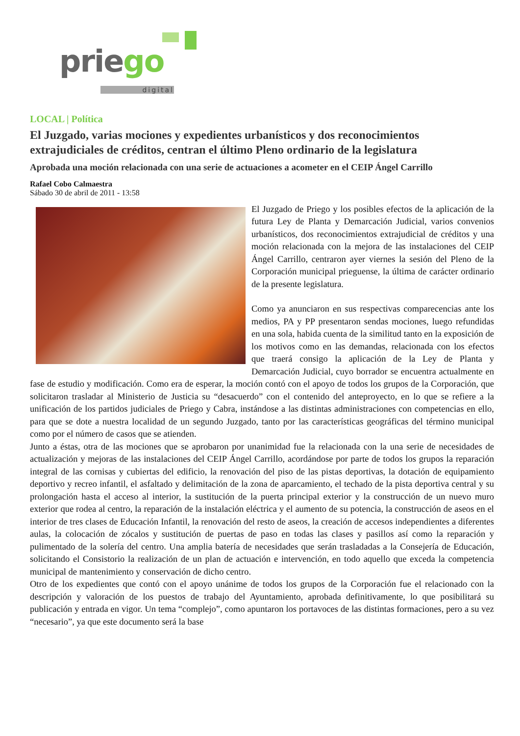priego
digital
LOCAL | Política
El Juzgado, varias mociones y expedientes urbanísticos y dos reconocimientos extrajudiciales de créditos, centran el último Pleno ordinario de la legislatura
Aprobada una moción relacionada con una serie de actuaciones a acometer en el CEIP Ángel Carrillo
Rafael Cobo Calmaestra
Sábado 30 de abril de 2011 - 13:58
El Juzgado de Priego y los posibles efectos de la aplicación de la futura Ley de Planta y Demarcación Judicial, varios convenios urbanísticos, dos reconocimientos extrajudicial de créditos y una moción relacionada con la mejora de las instalaciones del CEIP Ángel Carrillo, centraron ayer viernes la sesión del Pleno de la Corporación municipal prieguense, la última de carácter ordinario de la presente legislatura.
Como ya anunciaron en sus respectivas comparecencias ante los medios, PA y PP presentaron sendas mociones, luego refundidas en una sola, habida cuenta de la similitud tanto en la exposición de los motivos como en las demandas, relacionada con los efectos que traerá consigo la aplicación de la Ley de Planta y Demarcación Judicial, cuyo borrador se encuentra actualmente en fase de estudio y modificación. Como era de esperar, la moción contó con el apoyo de todos los grupos de la Corporación, que solicitaron trasladar al Ministerio de Justicia su “desacuerdo” con el contenido del anteproyecto, en lo que se refiere a la unificación de los partidos judiciales de Priego y Cabra, instándose a las distintas administraciones con competencias en ello, para que se dote a nuestra localidad de un segundo Juzgado, tanto por las características geográficas del término municipal como por el número de casos que se atienden.
Junto a éstas, otra de las mociones que se aprobaron por unanimidad fue la relacionada con la una serie de necesidades de actualización y mejoras de las instalaciones del CEIP Ángel Carrillo, acordándose por parte de todos los grupos la reparación integral de las cornisas y cubiertas del edificio, la renovación del piso de las pistas deportivas, la dotación de equipamiento deportivo y recreo infantil, el asfaltado y delimitación de la zona de aparcamiento, el techado de la pista deportiva central y su prolongación hasta el acceso al interior, la sustitución de la puerta principal exterior y la construcción de un nuevo muro exterior que rodea al centro, la reparación de la instalación eléctrica y el aumento de su potencia, la construcción de aseos en el interior de tres clases de Educación Infantil, la renovación del resto de aseos, la creación de accesos independientes a diferentes aulas, la colocación de zócalos y sustitución de puertas de paso en todas las clases y pasillos así como la reparación y pulimentado de la solería del centro. Una amplia batería de necesidades que serán trasladadas a la Consejería de Educación, solicitando el Consistorio la realización de un plan de actuación e intervención, en todo aquello que exceda la competencia municipal de mantenimiento y conservación de dicho centro.
Otro de los expedientes que contó con el apoyo unánime de todos los grupos de la Corporación fue el relacionado con la descripción y valoración de los puestos de trabajo del Ayuntamiento, aprobada definitivamente, lo que posibilitará su publicación y entrada en vigor. Un tema “complejo”, como apuntaron los portavoces de las distintas formaciones, pero a su vez “necesario”, ya que este documento será la base